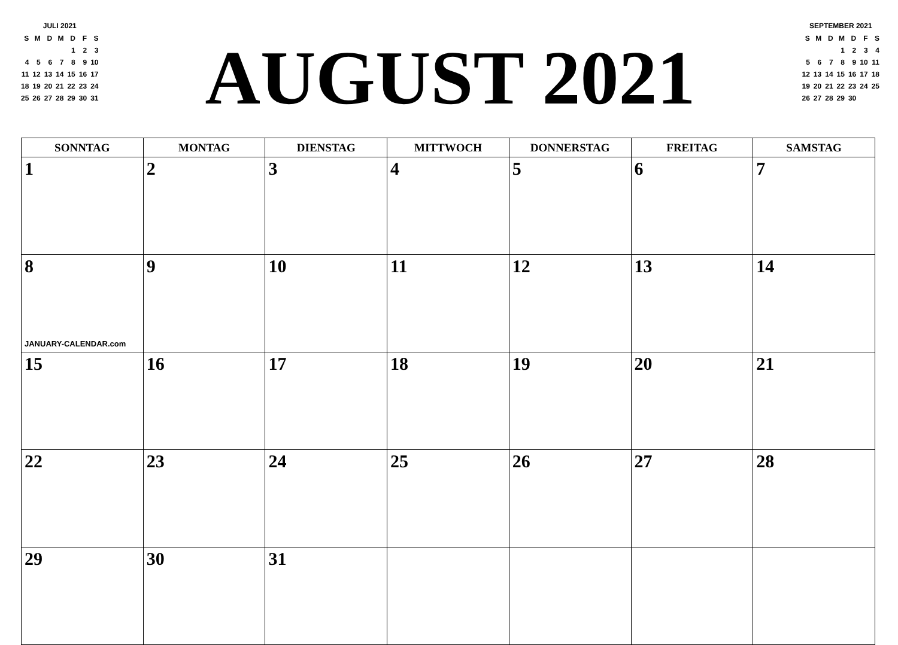JULI 2021
| S | M | D | M | D | F | S |
| | | | | 1 | 2 | 3 |
| 4 | 5 | 6 | 7 | 8 | 9 | 10 |
| 11 | 12 | 13 | 14 | 15 | 16 | 17 |
| 18 | 19 | 20 | 21 | 22 | 23 | 24 |
| 25 | 26 | 27 | 28 | 29 | 30 | 31 |
AUGUST 2021
SEPTEMBER 2021
| S | M | D | M | D | F | S |
| | | | 1 | 2 | 3 | 4 |
| 5 | 6 | 7 | 8 | 9 | 10 | 11 |
| 12 | 13 | 14 | 15 | 16 | 17 | 18 |
| 19 | 20 | 21 | 22 | 23 | 24 | 25 |
| 26 | 27 | 28 | 29 | 30 | | |
| SONNTAG | MONTAG | DIENSTAG | MITTWOCH | DONNERSTAG | FREITAG | SAMSTAG |
| --- | --- | --- | --- | --- | --- | --- |
| 1 | 2 | 3 | 4 | 5 | 6 | 7 |
| 8 JANUARY-CALENDAR.com | 9 | 10 | 11 | 12 | 13 | 14 |
| 15 | 16 | 17 | 18 | 19 | 20 | 21 |
| 22 | 23 | 24 | 25 | 26 | 27 | 28 |
| 29 | 30 | 31 | | | | |